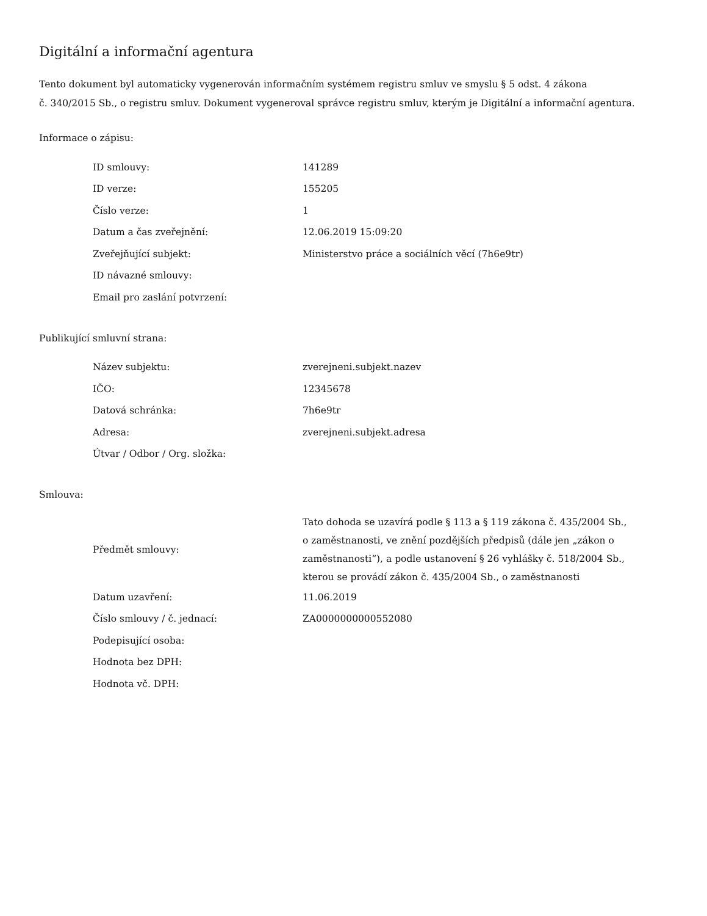Digitální a informační agentura
Tento dokument byl automaticky vygenerován informačním systémem registru smluv ve smyslu § 5 odst. 4 zákona
č. 340/2015 Sb., o registru smluv. Dokument vygeneroval správce registru smluv, kterým je Digitální a informační agentura.
Informace o zápisu:
| ID smlouvy: | 141289 |
| ID verze: | 155205 |
| Číslo verze: | 1 |
| Datum a čas zveřejnění: | 12.06.2019 15:09:20 |
| Zveřejňující subjekt: | Ministerstvo práce a sociálních věcí (7h6e9tr) |
| ID návazné smlouvy: | |
| Email pro zaslání potvrzení: | |
Publikující smluvní strana:
| Název subjektu: | zverejneni.subjekt.nazev |
| IČO: | 12345678 |
| Datová schránka: | 7h6e9tr |
| Adresa: | zverejneni.subjekt.adresa |
| Útvar / Odbor / Org. složka: | |
Smlouva:
| Předmět smlouvy: | Tato dohoda se uzavírá podle § 113 a § 119 zákona č. 435/2004 Sb., o zaměstnanosti, ve znění pozdějších předpisů (dále jen „zákon o zaměstnanosti“), a podle ustanovení § 26 vyhlášky č. 518/2004 Sb., kterou se provádí zákon č. 435/2004 Sb., o zaměstnanosti |
| Datum uzavření: | 11.06.2019 |
| Číslo smlouvy / č. jednací: | ZA0000000000552080 |
| Podepisující osoba: | |
| Hodnota bez DPH: | |
| Hodnota vč. DPH: | |